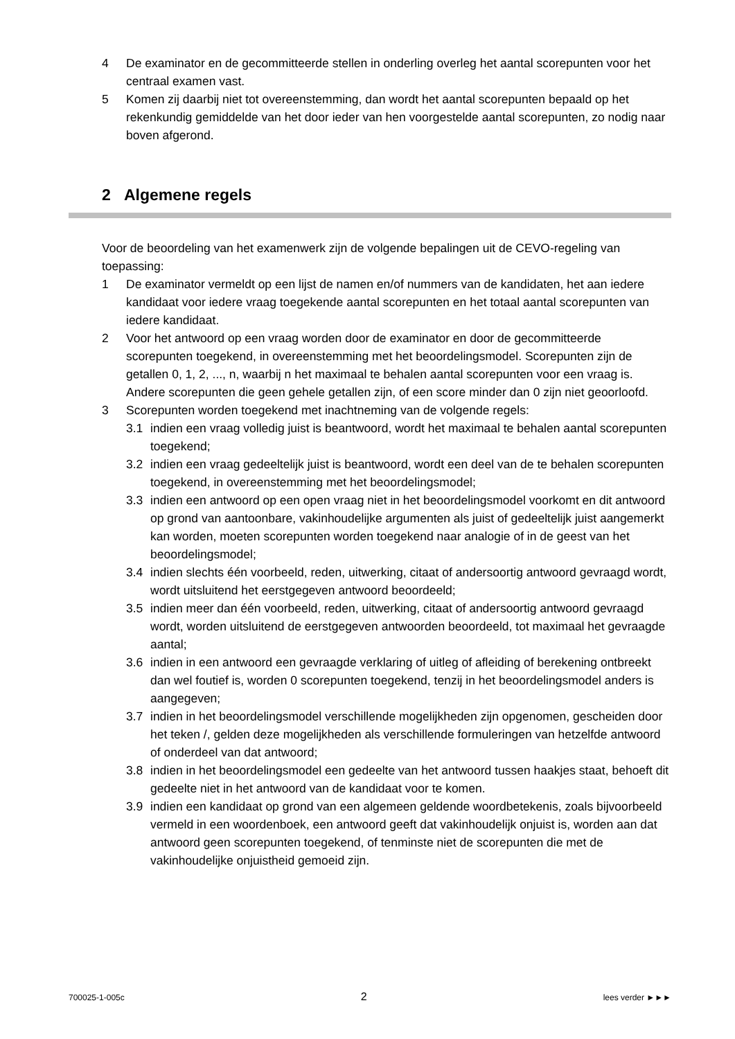4 De examinator en de gecommitteerde stellen in onderling overleg het aantal scorepunten voor het centraal examen vast.
5 Komen zij daarbij niet tot overeenstemming, dan wordt het aantal scorepunten bepaald op het rekenkundig gemiddelde van het door ieder van hen voorgestelde aantal scorepunten, zo nodig naar boven afgerond.
2 Algemene regels
Voor de beoordeling van het examenwerk zijn de volgende bepalingen uit de CEVO-regeling van toepassing:
1 De examinator vermeldt op een lijst de namen en/of nummers van de kandidaten, het aan iedere kandidaat voor iedere vraag toegekende aantal scorepunten en het totaal aantal scorepunten van iedere kandidaat.
2 Voor het antwoord op een vraag worden door de examinator en door de gecommitteerde scorepunten toegekend, in overeenstemming met het beoordelingsmodel. Scorepunten zijn de getallen 0, 1, 2, ..., n, waarbij n het maximaal te behalen aantal scorepunten voor een vraag is. Andere scorepunten die geen gehele getallen zijn, of een score minder dan 0 zijn niet geoorloofd.
3 Scorepunten worden toegekend met inachtneming van de volgende regels:
3.1 indien een vraag volledig juist is beantwoord, wordt het maximaal te behalen aantal scorepunten toegekend;
3.2 indien een vraag gedeeltelijk juist is beantwoord, wordt een deel van de te behalen scorepunten toegekend, in overeenstemming met het beoordelingsmodel;
3.3 indien een antwoord op een open vraag niet in het beoordelingsmodel voorkomt en dit antwoord op grond van aantoonbare, vakinhoudelijke argumenten als juist of gedeeltelijk juist aangemerkt kan worden, moeten scorepunten worden toegekend naar analogie of in de geest van het beoordelingsmodel;
3.4 indien slechts één voorbeeld, reden, uitwerking, citaat of andersoortig antwoord gevraagd wordt, wordt uitsluitend het eerstgegeven antwoord beoordeeld;
3.5 indien meer dan één voorbeeld, reden, uitwerking, citaat of andersoortig antwoord gevraagd wordt, worden uitsluitend de eerstgegeven antwoorden beoordeeld, tot maximaal het gevraagde aantal;
3.6 indien in een antwoord een gevraagde verklaring of uitleg of afleiding of berekening ontbreekt dan wel foutief is, worden 0 scorepunten toegekend, tenzij in het beoordelingsmodel anders is aangegeven;
3.7 indien in het beoordelingsmodel verschillende mogelijkheden zijn opgenomen, gescheiden door het teken /, gelden deze mogelijkheden als verschillende formuleringen van hetzelfde antwoord of onderdeel van dat antwoord;
3.8 indien in het beoordelingsmodel een gedeelte van het antwoord tussen haakjes staat, behoeft dit gedeelte niet in het antwoord van de kandidaat voor te komen.
3.9 indien een kandidaat op grond van een algemeen geldende woordbetekenis, zoals bijvoorbeeld vermeld in een woordenboek, een antwoord geeft dat vakinhoudelijk onjuist is, worden aan dat antwoord geen scorepunten toegekend, of tenminste niet de scorepunten die met de vakinhoudelijke onjuistheid gemoeid zijn.
700025-1-005c 2 lees verder ►►►